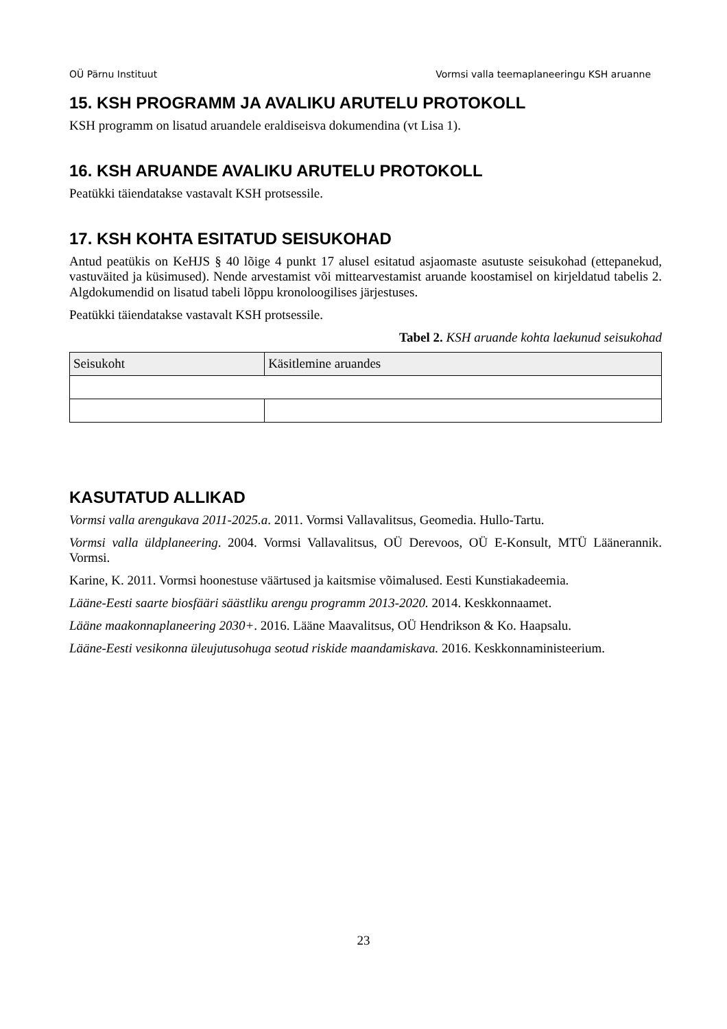OÜ Pärnu Instituut Vormsi valla teemaplaneeringu KSH aruanne
15. KSH PROGRAMM JA AVALIKU ARUTELU PROTOKOLL
KSH programm on lisatud aruandele eraldiseisva dokumendina (vt Lisa 1).
16. KSH ARUANDE AVALIKU ARUTELU PROTOKOLL
Peatükki täiendatakse vastavalt KSH protsessile.
17. KSH KOHTA ESITATUD SEISUKOHAD
Antud peatükis on KeHJS § 40 lõige 4 punkt 17 alusel esitatud asjaomaste asutuste seisukohad (ettepanekud, vastuväited ja küsimused). Nende arvestamist või mittearvestamist aruande koostamisel on kirjeldatud tabelis 2. Algdokumendid on lisatud tabeli lõppu kronoloogilises järjestuses.
Peatükki täiendatakse vastavalt KSH protsessile.
Tabel 2. KSH aruande kohta laekunud seisukohad
| Seisukoht | Käsitlemine aruandes |
| --- | --- |
KASUTATUD ALLIKAD
Vormsi valla arengukava 2011-2025.a. 2011. Vormsi Vallavalitsus, Geomedia. Hullo-Tartu.
Vormsi valla üldplaneering. 2004. Vormsi Vallavalitsus, OÜ Derevoos, OÜ E-Konsult, MTÜ Läänerannik. Vormsi.
Karine, K. 2011. Vormsi hoonestuse väärtused ja kaitsmise võimalused. Eesti Kunstiakadeemia.
Lääne-Eesti saarte biosfääri säästliku arengu programm 2013-2020. 2014. Keskkonnaamet.
Lääne maakonnaplaneering 2030+. 2016. Lääne Maavalitsus, OÜ Hendrikson & Ko. Haapsalu.
Lääne-Eesti vesikonna üleujutusohuga seotud riskide maandamiskava. 2016. Keskkonnaministeerium.
23